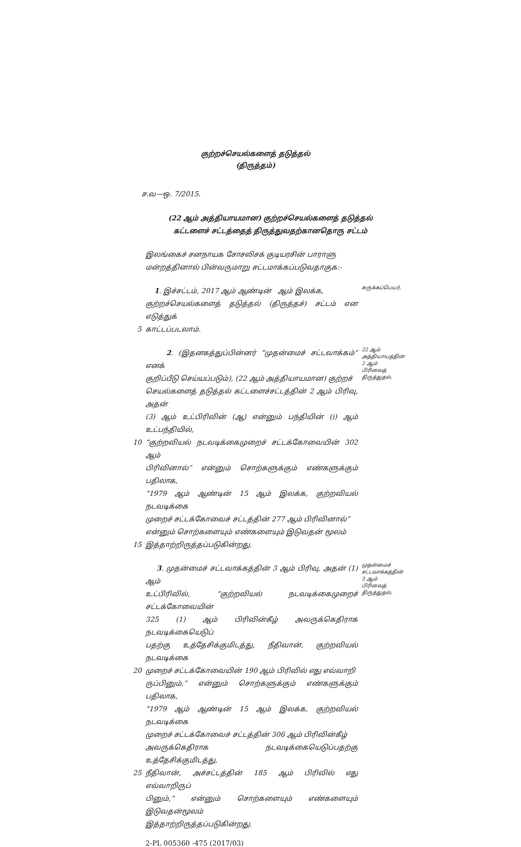குற்றச்செயல்களைத் தடுத்தல்
(திருத்தம்)
ச.வ—ஒ. 7/2015.
(22 ஆம் அத்தியாயமான) குற்றச்செயல்களைத் தடுத்தல்
கட்டளைச் சட்டத்தைத் திருத்துவதற்கானதொரு சட்டம்
இலங்கைச் சனநாயக சோசலிசக் குடியரசின் பாராளு
மன்றத்தினால் பின்வருமாறு சட்டமாக்கப்படுவதாகுக:-
1. இச்சட்டம், 2017 ஆம் ஆண்டின் ஆம் இலக்க,
குற்றச்செயல்களைத் தடுத்தல் (திருத்தச்) சட்டம் என எடுத்துக்
5 காட்டப்படலாம்.
சுருக்கப்பெயர்.
2. (இதனகத்துப்பின்னர் “முதன்மைச் சட்டவாக்கம்” எனக்
குறிப்பீடு செய்யப்படும்), (22 ஆம் அத்தியாயமான) குற்றச்
செயல்களைத் தடுத்தல் கட்டளைச்சட்டத்தின் 2 ஆம் பிரிவு, அதன்
(3) ஆம் உட்பிரிவின் (ஆ) என்னும் பந்தியின் (i) ஆம் உட்பந்தியில்,
10 “குற்றவியல் நடவடிக்கைமுறைச் சட்டக்கோவையின் 302 ஆம்
பிரிவினால்” என்னும் சொற்களுக்கும் எண்களுக்கும் பதிலாக,
“1979 ஆம் ஆண்டின் 15 ஆம் இலக்க, குற்றவியல் நடவடிக்கை
முறைச் சட்டக்கோவைச் சட்டத்தின் 277 ஆம் பிரிவினால்”
என்னும் சொற்களையும் எண்களையும் இடுவதன் மூலம்
15 இத்தாற்றிருத்தப்படுகின்றது.
22 ஆம்
அத்தியாயத்தின்
2 ஆம்
பிரிவைத்
திருத்துதல்.
3. முதன்மைச் சட்டவாக்கத்தின் 3 ஆம் பிரிவு, அதன் (1) ஆம்
உட்பிரிவில், “குற்றவியல் நடவடிக்கைமுறைச் சட்டக்கோவையின்
325 (1) ஆம் பிரிவின்கீழ் அவருக்கெதிராக நடவடிக்கையெடுப்
பதற்கு உத்தேசிக்குமிடத்து, நீதிவான், குற்றவியல் நடவடிக்கை
20 முறைச் சட்டக்கோவையின் 190 ஆம் பிரிவில் எது எவ்வாறி
ருப்பினும்,” என்னும் சொற்களுக்கும் எண்களுக்கும் பதிலாக,
“1979 ஆம் ஆண்டின் 15 ஆம் இலக்க, குற்றவியல் நடவடிக்கை
முறைச் சட்டக்கோவைச் சட்டத்தின் 306 ஆம் பிரிவின்கீழ்
அவருக்கெதிராக நடவடிக்கையெடுப்பதற்கு உத்தேசிக்குமிடத்து,
25 நீதிவான், அச்சட்டத்தின் 185 ஆம் பிரிவில் எது எவ்வாறிருப்
பினும்,” என்னும் சொற்களையும் எண்களையும் இடுவதன்மூலம்
இத்தாற்றிருத்தப்படுகின்றது.
முதன்மைச்
சட்டவாக்கத்தின்
3 ஆம்
பிரிவைத்
திருத்துதல்.
2-PL 005360 -475 (2017/03)